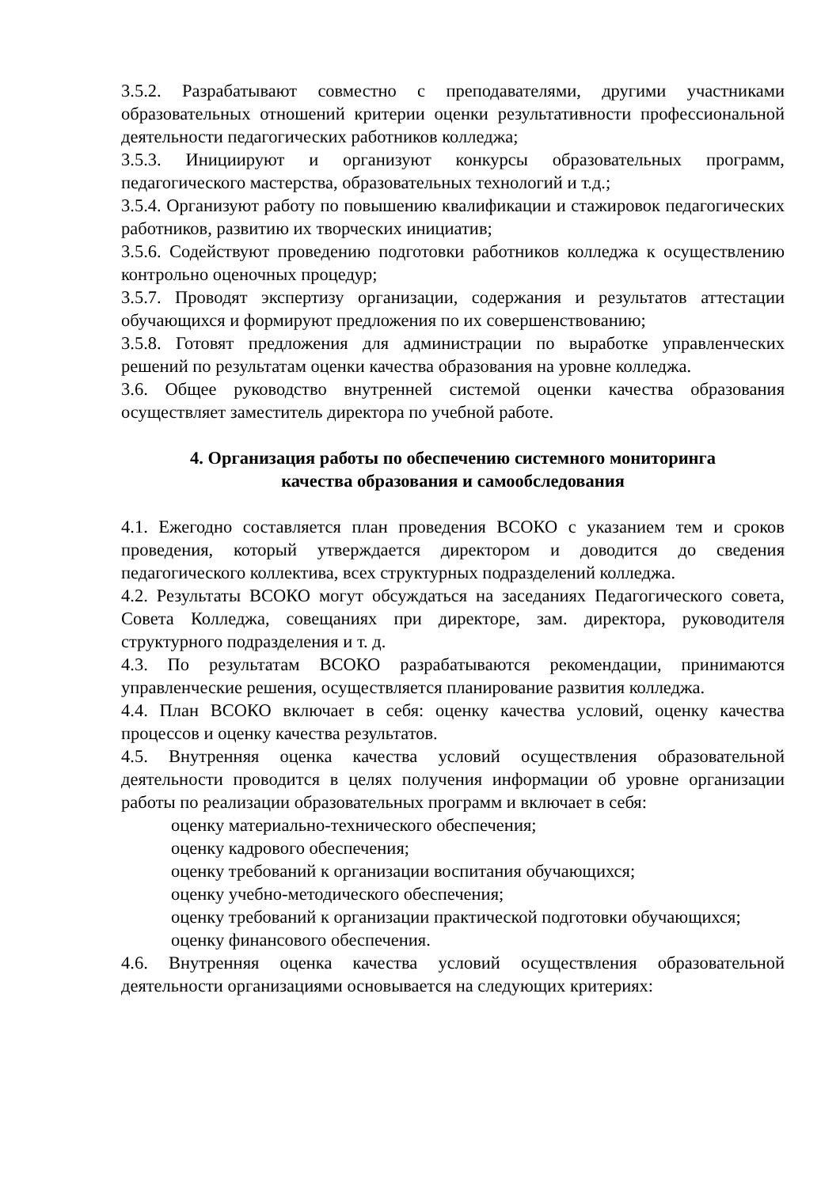3.5.2. Разрабатывают совместно с преподавателями, другими участниками образовательных отношений критерии оценки результативности профессиональной деятельности педагогических работников колледжа;
3.5.3. Инициируют и организуют конкурсы образовательных программ, педагогического мастерства, образовательных технологий и т.д.;
3.5.4. Организуют работу по повышению квалификации и стажировок педагогических работников, развитию их творческих инициатив;
3.5.6. Содействуют проведению подготовки работников колледжа к осуществлению контрольно оценочных процедур;
3.5.7. Проводят экспертизу организации, содержания и результатов аттестации обучающихся и формируют предложения по их совершенствованию;
3.5.8. Готовят предложения для администрации по выработке управленческих решений по результатам оценки качества образования на уровне колледжа.
3.6. Общее руководство внутренней системой оценки качества образования осуществляет заместитель директора по учебной работе.
4. Организация работы по обеспечению системного мониторинга
качества образования и самообследования
4.1. Ежегодно составляется план проведения ВСОКО с указанием тем и сроков проведения, который утверждается директором и доводится до сведения педагогического коллектива, всех структурных подразделений колледжа.
4.2. Результаты ВСОКО могут обсуждаться на заседаниях Педагогического совета, Совета Колледжа, совещаниях при директоре, зам. директора, руководителя структурного подразделения и т. д.
4.3. По результатам ВСОКО разрабатываются рекомендации, принимаются управленческие решения, осуществляется планирование развития колледжа.
4.4. План ВСОКО включает в себя: оценку качества условий, оценку качества процессов и оценку качества результатов.
4.5. Внутренняя оценка качества условий осуществления образовательной деятельности проводится в целях получения информации об уровне организации работы по реализации образовательных программ и включает в себя:
оценку материально-технического обеспечения;
оценку кадрового обеспечения;
оценку требований к организации воспитания обучающихся;
оценку учебно-методического обеспечения;
оценку требований к организации практической подготовки обучающихся;
оценку финансового обеспечения.
4.6. Внутренняя оценка качества условий осуществления образовательной деятельности организациями основывается на следующих критериях: